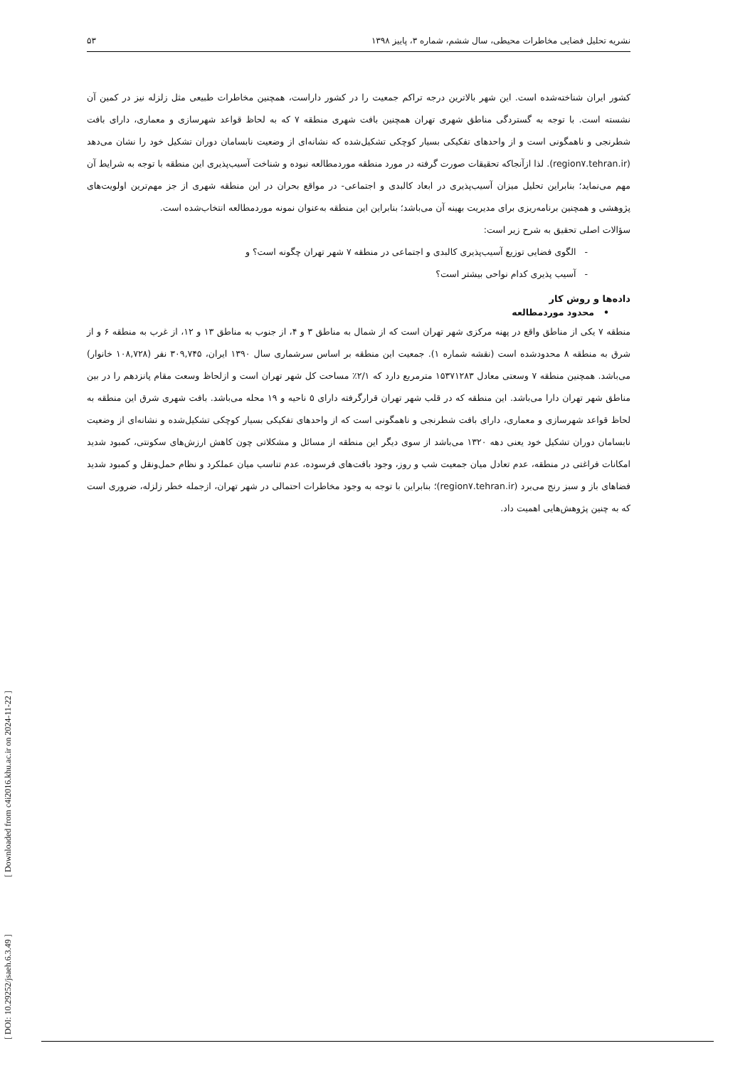نشریه تحلیل فضایی مخاطرات محیطی، سال ششم، شماره ۳، پاییز ۱۳۹۸ ۵۳
کشور ایران شناخته‌شده است. این شهر بالاترین درجه تراکم جمعیت را در کشور داراست، همچنین مخاطرات طبیعی مثل زلزله نیز در کمین آن نشسته است. با توجه به گستردگی مناطق شهری تهران همچنین بافت شهری منطقه ۷ که به لحاظ قواعد شهرسازی و معماری، دارای بافت شطرنجی و ناهمگونی است و از واحدهای تفکیکی بسیار کوچکی تشکیل‌شده که نشانه‌ای از وضعیت نابسامان دوران تشکیل خود را نشان می‌دهد (region۷.tehran.ir). لذا ازآنجاکه تحقیقات صورت گرفته در مورد منطقه موردمطالعه نبوده و شناخت آسیب‌پذیری این منطقه با توجه به شرایط آن مهم می‌نماید؛ بنابراین تحلیل میزان آسیب‌پذیری در ابعاد کالبدی و اجتماعی- در مواقع بحران در این منطقه شهری از جز مهم‌ترین اولویت‌های پژوهشی و همچنین برنامه‌ریزی برای مدیریت بهینه آن می‌باشد؛ بنابراین این منطقه به‌عنوان نمونه موردمطالعه انتخاب‌شده است.
سؤالات اصلی تحقیق به شرح زیر است:
- الگوی فضایی توزیع آسیب‌پذیری کالبدی و اجتماعی در منطقه ۷ شهر تهران چگونه است؟ و
- آسیب پذیری کدام نواحی بیشتر است؟
داده‌ها و روش کار
• محدود موردمطالعه
منطقه ۷ یکی از مناطق واقع در پهنه مرکزی شهر تهران است که از شمال به مناطق ۳ و ۴، از جنوب به مناطق ۱۳ و ۱۲، از غرب به منطقه ۶ و از شرق به منطقه ۸ محدودشده است (نقشه شماره ۱). جمعیت این منطقه بر اساس سرشماری سال ۱۳۹۰ ایران، ۳۰۹,۷۴۵ نفر (۱۰۸,۷۲۸ خانوار) می‌باشد. همچنین منطقه ۷ وسعتی معادل ۱۵۳۷۱۲۸۳ مترمربع دارد که ۲/۱٪ مساحت کل شهر تهران است و ازلحاظ وسعت مقام پانزدهم را در بین مناطق شهر تهران دارا می‌باشد. این منطقه که در قلب شهر تهران قرارگرفته دارای ۵ ناحیه و ۱۹ محله می‌باشد. بافت شهری شرق این منطقه به لحاظ قواعد شهرسازی و معماری، دارای بافت شطرنجی و ناهمگونی است که از واحدهای تفکیکی بسیار کوچکی تشکیل‌شده و نشانه‌ای از وضعیت نابسامان دوران تشکیل خود یعنی دهه ۱۳۲۰ می‌باشد از سوی دیگر این منطقه از مسائل و مشکلاتی چون کاهش ارزش‌های سکونتی، کمبود شدید امکانات فراغتی در منطقه، عدم تعادل میان جمعیت شب و روز، وجود بافت‌های فرسوده، عدم تناسب میان عملکرد و نظام حمل‌ونقل و کمبود شدید فضاهای باز و سبز رنج می‌برد (region۷.tehran.ir)؛ بنابراین با توجه به وجود مخاطرات احتمالی در شهر تهران، ازجمله خطر زلزله، ضروری است که به چنین پژوهش‌هایی اهمیت داد.
[ DOI: 10.29252/jsaeh.6.3.49 ] [ Downloaded from c4i2016.khu.ac.ir on 2024-11-22 ]